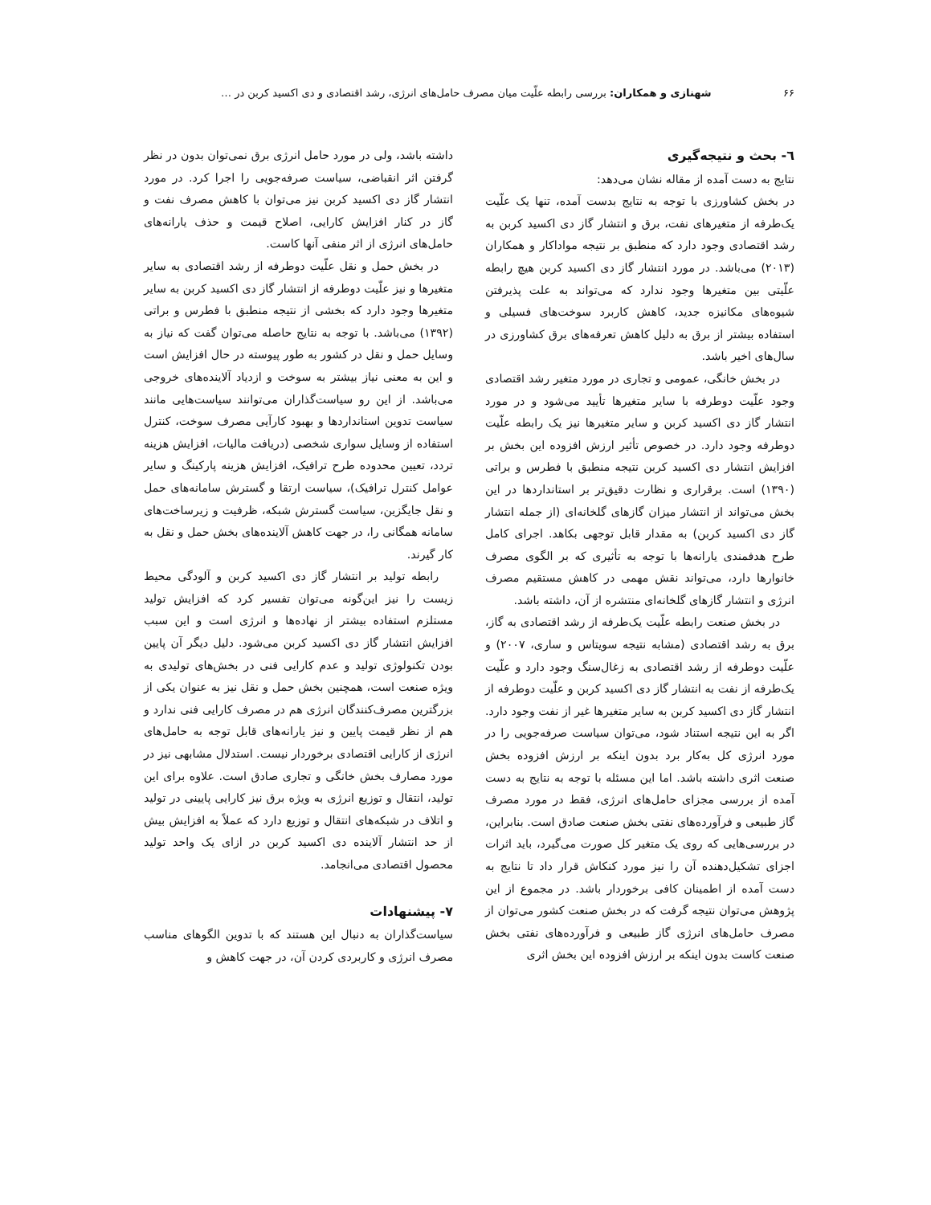۶۶ شهنازی و همکاران: بررسی رابطه علّیت میان مصرف حامل‌های انرژی، رشد اقتصادی و دی اکسید کربن در …
٦- بحث و نتیجه‌گیری
نتایج به دست آمده از مقاله نشان می‌دهد:
در بخش کشاورزی با توجه به نتایج بدست آمده، تنها یک علّیت یک‌طرفه از متغیرهای نفت، برق و انتشار گاز دی اکسید کربن به رشد اقتصادی وجود دارد که منطبق بر نتیجه مواداکار و همکاران (۲۰۱۳) می‌باشد. در مورد انتشار گاز دی اکسید کربن هیچ رابطه علّیتی بین متغیرها وجود ندارد که می‌تواند به علت پذیرفتن شیوه‌های مکانیزه جدید، کاهش کاربرد سوخت‌های فسیلی و استفاده بیشتر از برق به دلیل کاهش تعرفه‌های برق کشاورزی در سال‌های اخیر باشد.
در بخش خانگی، عمومی و تجاری در مورد متغیر رشد اقتصادی وجود علّیت دوطرفه با سایر متغیرها تأیید می‌شود و در مورد انتشار گاز دی اکسید کربن و سایر متغیرها نیز یک رابطه علّیت دوطرفه وجود دارد. در خصوص تأثیر ارزش افزوده این بخش بر افزایش انتشار دی اکسید کربن نتیجه منطبق با فطرس و براتی (۱۳۹۰) است. برقراری و نظارت دقیق‌تر بر استانداردها در این بخش می‌تواند از انتشار میزان گازهای گلخانه‌ای (از جمله انتشار گاز دی اکسید کربن) به مقدار قابل توجهی بکاهد. اجرای کامل طرح هدفمندی یارانه‌ها با توجه به تأثیری که بر الگوی مصرف خانوارها دارد، می‌تواند نقش مهمی در کاهش مستقیم مصرف انرژی و انتشار گازهای گلخانه‌ای منتشره از آن، داشته باشد.
در بخش صنعت رابطه علّیت یک‌طرفه از رشد اقتصادی به گاز، برق به رشد اقتصادی (مشابه نتیجه سویتاس و ساری، ۲۰۰۷) و علّیت دوطرفه از رشد اقتصادی به زغال‌سنگ وجود دارد و علّیت یک‌طرفه از نفت به انتشار گاز دی اکسید کربن و علّیت دوطرفه از انتشار گاز دی اکسید کربن به سایر متغیرها غیر از نفت وجود دارد. اگر به این نتیجه استناد شود، می‌توان سیاست صرفه‌جویی را در مورد انرژی کل به‌کار برد بدون اینکه بر ارزش افزوده بخش صنعت اثری داشته باشد. اما این مسئله با توجه به نتایج به دست آمده از بررسی مجزای حامل‌های انرژی، فقط در مورد مصرف گاز طبیعی و فرآورده‌های نفتی بخش صنعت صادق است. بنابراین، در بررسی‌هایی که روی یک متغیر کل صورت می‌گیرد، باید اثرات اجزای تشکیل‌دهنده آن را نیز مورد کنکاش قرار داد تا نتایج به دست آمده از اطمینان کافی برخوردار باشد. در مجموع از این پژوهش می‌توان نتیجه گرفت که در بخش صنعت کشور می‌توان از مصرف حامل‌های انرژی گاز طبیعی و فرآورده‌های نفتی بخش صنعت کاست بدون اینکه بر ارزش افزوده این بخش اثری
داشته باشد، ولی در مورد حامل انرژی برق نمی‌توان بدون در نظر گرفتن اثر انقباضی، سیاست صرفه‌جویی را اجرا کرد. در مورد انتشار گاز دی اکسید کربن نیز می‌توان با کاهش مصرف نفت و گاز در کنار افزایش کارایی، اصلاح قیمت و حذف یارانه‌های حامل‌های انرژی از اثر منفی آنها کاست.
در بخش حمل و نقل علّیت دوطرفه از رشد اقتصادی به سایر متغیرها و نیز علّیت دوطرفه از انتشار گاز دی اکسید کربن به سایر متغیرها وجود دارد که بخشی از نتیجه منطبق با فطرس و براتی (۱۳۹۲) می‌باشد. با توجه به نتایج حاصله می‌توان گفت که نیاز به وسایل حمل و نقل در کشور به طور پیوسته در حال افزایش است و این به معنی نیاز بیشتر به سوخت و ازدیاد آلاینده‌های خروجی می‌باشد. از این رو سیاست‌گذاران می‌توانند سیاست‌هایی مانند سیاست تدوین استانداردها و بهبود کارآیی مصرف سوخت، کنترل استفاده از وسایل سواری شخصی (دریافت مالیات، افزایش هزینه تردد، تعیین محدوده طرح ترافیک، افزایش هزینه پارکینگ و سایر عوامل کنترل ترافیک)، سیاست ارتقا و گسترش سامانه‌های حمل و نقل جایگزین، سیاست گسترش شبکه، ظرفیت و زیرساخت‌های سامانه همگانی را، در جهت کاهش آلاینده‌های بخش حمل و نقل به کار گیرند.
رابطه تولید بر انتشار گاز دی اکسید کربن و آلودگی محیط زیست را نیز این‌گونه می‌توان تفسیر کرد که افزایش تولید مستلزم استفاده بیشتر از نهاده‌ها و انرژی است و این سبب افزایش انتشار گاز دی اکسید کربن می‌شود. دلیل دیگر آن پایین بودن تکنولوژی تولید و عدم کارایی فنی در بخش‌های تولیدی به ویژه صنعت است، همچنین بخش حمل و نقل نیز به عنوان یکی از بزرگترین مصرف‌کنندگان انرژی هم در مصرف کارایی فنی ندارد و هم از نظر قیمت پایین و نیز یارانه‌های قابل توجه به حامل‌های انرژی از کارایی اقتصادی برخوردار نیست. استدلال مشابهی نیز در مورد مصارف بخش خانگی و تجاری صادق است. علاوه برای این تولید، انتقال و توزیع انرژی به ویژه برق نیز کارایی پایینی در تولید و اتلاف در شبکه‌های انتقال و توزیع دارد که عملاً به افزایش بیش از حد انتشار آلاینده دی اکسید کربن در ازای یک واحد تولید محصول اقتصادی می‌انجامد.
۷- پیشنهادات
سیاست‌گذاران به دنبال این هستند که با تدوین الگوهای مناسب مصرف انرژی و کاربردی کردن آن، در جهت کاهش و